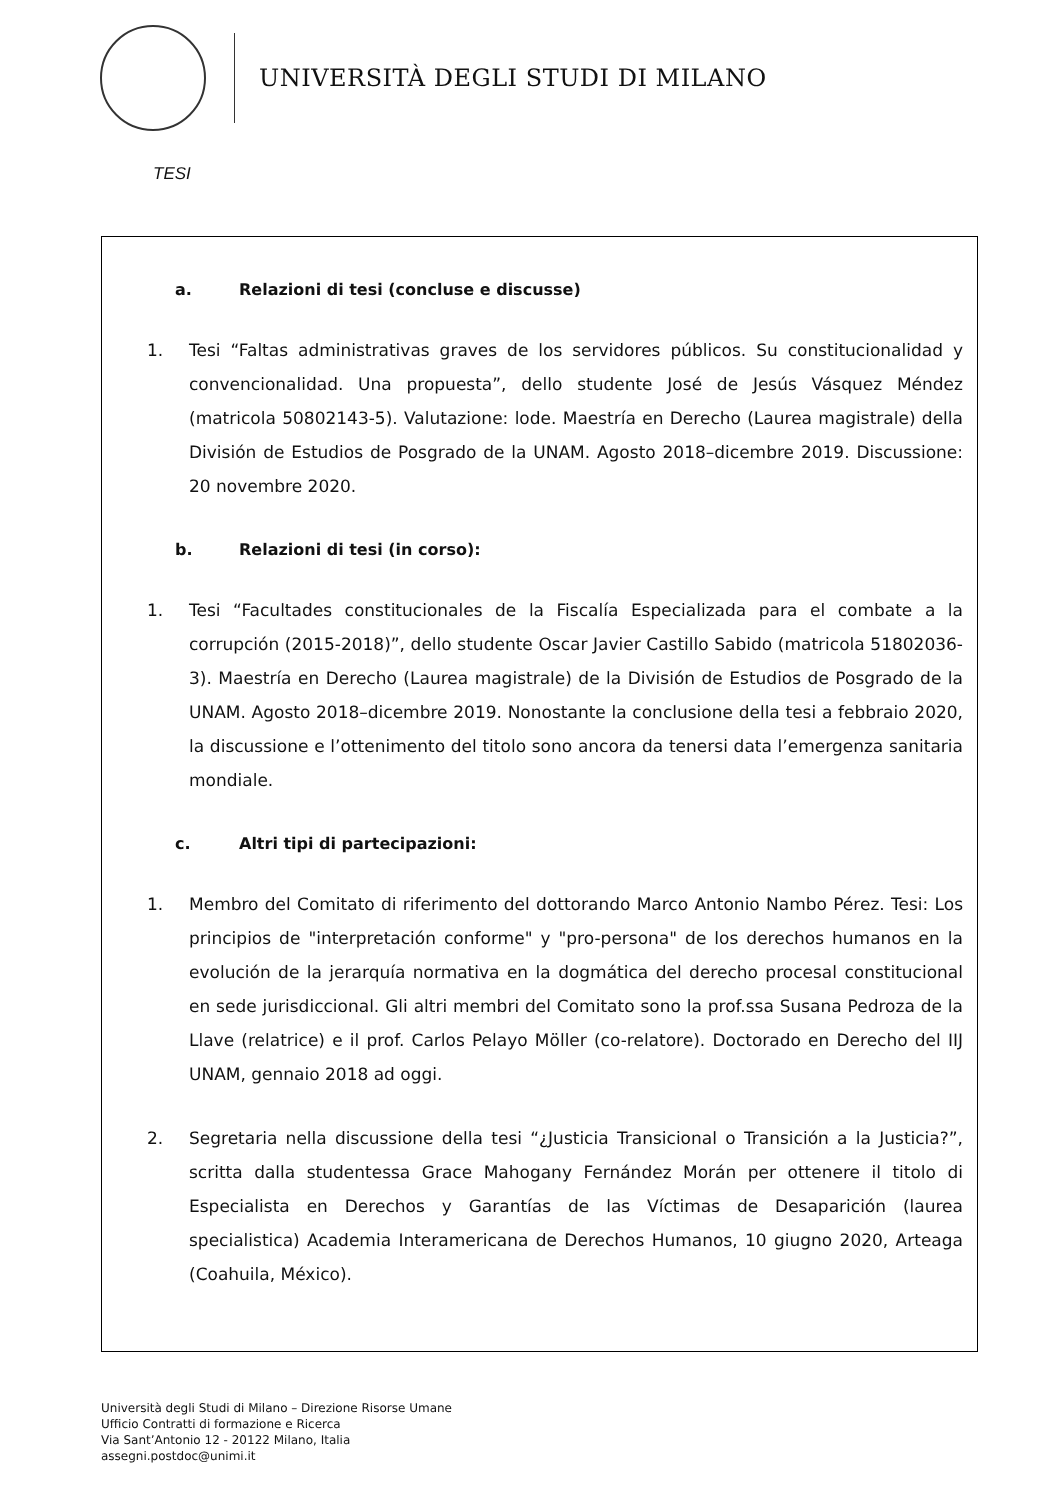UNIVERSITÀ DEGLI STUDI DI MILANO
TESI
a. Relazioni di tesi (concluse e discusse)
1. Tesi “Faltas administrativas graves de los servidores públicos. Su constitucionalidad y convencionalidad. Una propuesta”, dello studente José de Jesús Vásquez Méndez (matricola 50802143-5). Valutazione: lode. Maestría en Derecho (Laurea magistrale) della División de Estudios de Posgrado de la UNAM. Agosto 2018–dicembre 2019. Discussione: 20 novembre 2020.
b. Relazioni di tesi (in corso):
1. Tesi “Facultades constitucionales de la Fiscalía Especializada para el combate a la corrupción (2015-2018)”, dello studente Oscar Javier Castillo Sabido (matricola 51802036-3). Maestría en Derecho (Laurea magistrale) de la División de Estudios de Posgrado de la UNAM. Agosto 2018–dicembre 2019. Nonostante la conclusione della tesi a febbraio 2020, la discussione e l’ottenimento del titolo sono ancora da tenersi data l’emergenza sanitaria mondiale.
c. Altri tipi di partecipazioni:
1. Membro del Comitato di riferimento del dottorando Marco Antonio Nambo Pérez. Tesi: Los principios de "interpretación conforme" y "pro-persona" de los derechos humanos en la evolución de la jerarquía normativa en la dogmática del derecho procesal constitucional en sede jurisdiccional. Gli altri membri del Comitato sono la prof.ssa Susana Pedroza de la Llave (relatrice) e il prof. Carlos Pelayo Möller (co-relatore). Doctorado en Derecho del IIJ UNAM, gennaio 2018 ad oggi.
2. Segretaria nella discussione della tesi “¿Justicia Transicional o Transición a la Justicia?”, scritta dalla studentessa Grace Mahogany Fernández Morán per ottenere il titolo di Especialista en Derechos y Garantías de las Víctimas de Desaparición (laurea specialistica) Academia Interamericana de Derechos Humanos, 10 giugno 2020, Arteaga (Coahuila, México).
Università degli Studi di Milano – Direzione Risorse Umane
Ufficio Contratti di formazione e Ricerca
Via Sant’Antonio 12 - 20122 Milano, Italia
assegni.postdoc@unimi.it